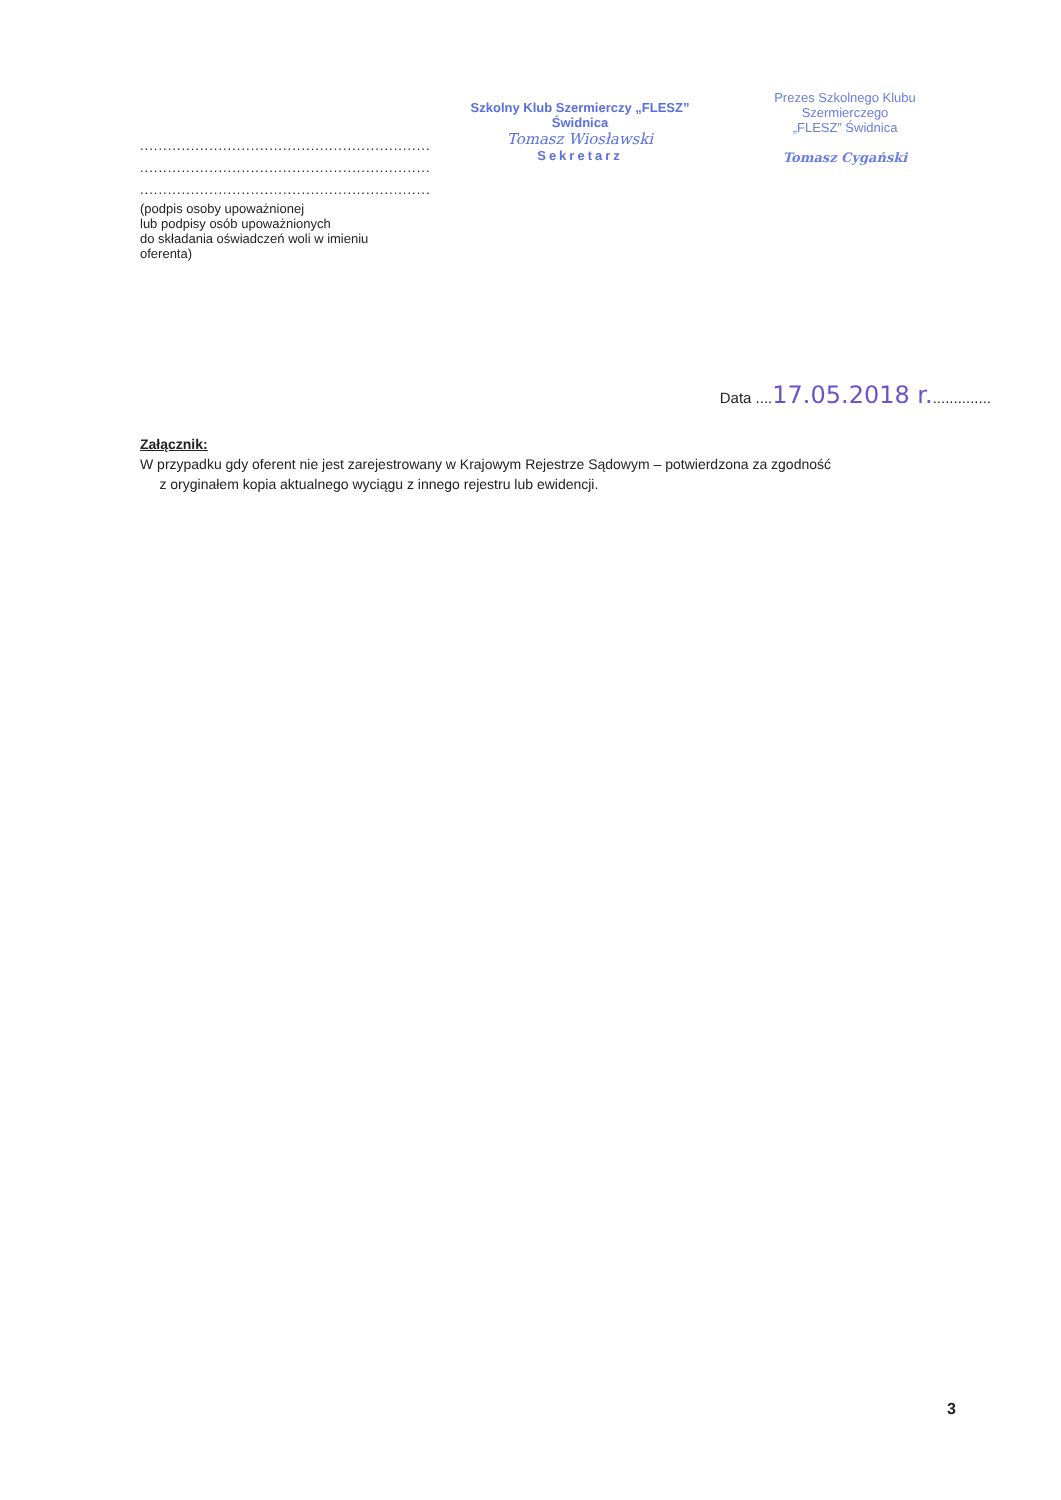...............................................................
...............................................................
...............................................................
(podpis osoby upoważnionej
lub podpisy osób upoważnionych
do składania oświadczeń woli w imieniu
oferenta)
Szkolny Klub Szermierczy „FLESZ” Świdnica
Tomasz Wiosławski
Sekretarz
Prezes Szkolnego Klubu Szermierczego
„FLESZ” Świdnica
Tomasz Cygański
Data ....17.05.2018 r...............
Załącznik:
W przypadku gdy oferent nie jest zarejestrowany w Krajowym Rejestrze Sądowym – potwierdzona za zgodność
z oryginałem kopia aktualnego wyciągu z innego rejestru lub ewidencji.
3